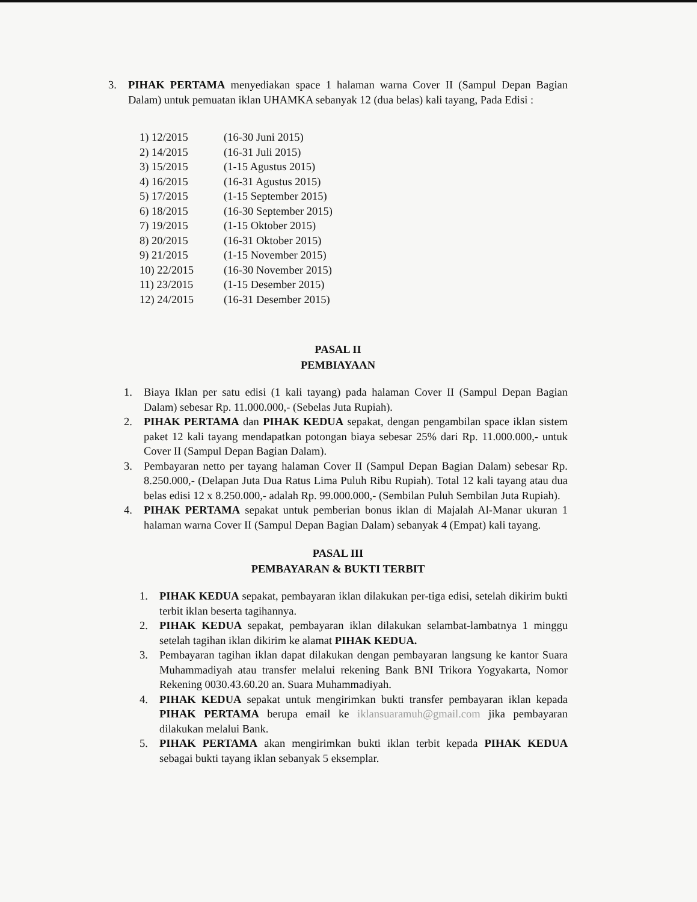3. PIHAK PERTAMA menyediakan space 1 halaman warna Cover II (Sampul Depan Bagian Dalam) untuk pemuatan iklan UHAMKA sebanyak 12 (dua belas) kali tayang, Pada Edisi :
1) 12/2015 (16-30 Juni 2015)
2) 14/2015 (16-31 Juli 2015)
3) 15/2015 (1-15 Agustus 2015)
4) 16/2015 (16-31 Agustus 2015)
5) 17/2015 (1-15 September 2015)
6) 18/2015 (16-30 September 2015)
7) 19/2015 (1-15 Oktober 2015)
8) 20/2015 (16-31 Oktober 2015)
9) 21/2015 (1-15 November 2015)
10) 22/2015 (16-30 November 2015)
11) 23/2015 (1-15 Desember 2015)
12) 24/2015 (16-31 Desember 2015)
PASAL II
PEMBIAYAAN
1. Biaya Iklan per satu edisi (1 kali tayang) pada halaman Cover II (Sampul Depan Bagian Dalam) sebesar Rp. 11.000.000,- (Sebelas Juta Rupiah).
2. PIHAK PERTAMA dan PIHAK KEDUA sepakat, dengan pengambilan space iklan sistem paket 12 kali tayang mendapatkan potongan biaya sebesar 25% dari Rp. 11.000.000,- untuk Cover II (Sampul Depan Bagian Dalam).
3. Pembayaran netto per tayang halaman Cover II (Sampul Depan Bagian Dalam) sebesar Rp. 8.250.000,- (Delapan Juta Dua Ratus Lima Puluh Ribu Rupiah). Total 12 kali tayang atau dua belas edisi 12 x 8.250.000,- adalah Rp. 99.000.000,- (Sembilan Puluh Sembilan Juta Rupiah).
4. PIHAK PERTAMA sepakat untuk pemberian bonus iklan di Majalah Al-Manar ukuran 1 halaman warna Cover II (Sampul Depan Bagian Dalam) sebanyak 4 (Empat) kali tayang.
PASAL III
PEMBAYARAN & BUKTI TERBIT
1. PIHAK KEDUA sepakat, pembayaran iklan dilakukan per-tiga edisi, setelah dikirim bukti terbit iklan beserta tagihannya.
2. PIHAK KEDUA sepakat, pembayaran iklan dilakukan selambat-lambatnya 1 minggu setelah tagihan iklan dikirim ke alamat PIHAK KEDUA.
3. Pembayaran tagihan iklan dapat dilakukan dengan pembayaran langsung ke kantor Suara Muhammadiyah atau transfer melalui rekening Bank BNI Trikora Yogyakarta, Nomor Rekening 0030.43.60.20 an. Suara Muhammadiyah.
4. PIHAK KEDUA sepakat untuk mengirimkan bukti transfer pembayaran iklan kepada PIHAK PERTAMA berupa email ke iklansuaramuh@gmail.com jika pembayaran dilakukan melalui Bank.
5. PIHAK PERTAMA akan mengirimkan bukti iklan terbit kepada PIHAK KEDUA sebagai bukti tayang iklan sebanyak 5 eksemplar.